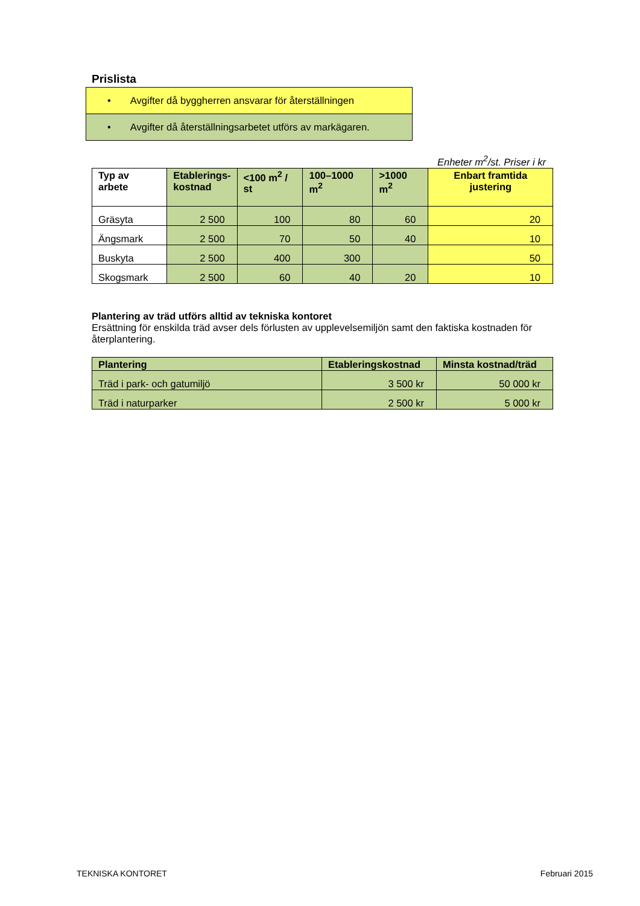Prislista
• Avgifter då byggherren ansvarar för återställningen
• Avgifter då återställningsarbetet utförs av markägaren.
Enheter m<sup>2</sup>/st. Priser i kr
| Typ av arbete | Etablerings- kostnad | <100 m<sup>2</sup> / st | 100–1000 m<sup>2</sup> | >1000 m<sup>2</sup> | Enbart framtida justering |
| --- | --- | --- | --- | --- | --- |
| Gräsyta | 2 500 | 100 | 80 | 60 | 20 |
| Ängsmark | 2 500 | 70 | 50 | 40 | 10 |
| Buskyta | 2 500 | 400 | 300 | | 50 |
| Skogsmark | 2 500 | 60 | 40 | 20 | 10 |
Plantering av träd utförs alltid av tekniska kontoret
Ersättning för enskilda träd avser dels förlusten av upplevelsemiljön samt den faktiska kostnaden för återplantering.
| Plantering | Etableringskostnad | Minsta kostnad/träd |
| --- | --- | --- |
| Träd i park- och gatumiljö | 3 500 kr | 50 000 kr |
| Träd i naturparker | 2 500 kr | 5 000 kr |
TEKNISKA KONTORET Februari 2015